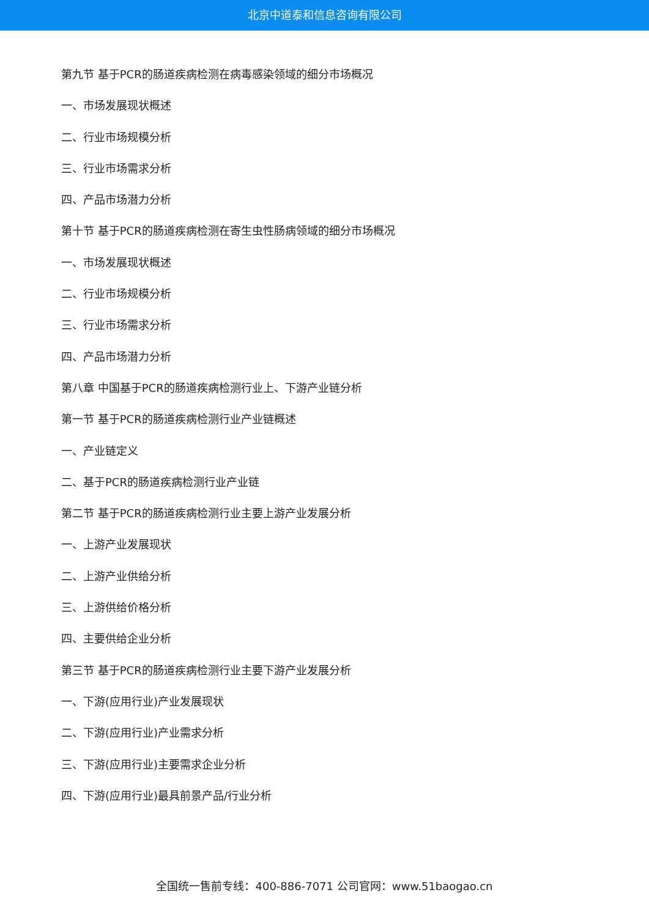北京中道泰和信息咨询有限公司
第九节 基于PCR的肠道疾病检测在病毒感染领域的细分市场概况
一、市场发展现状概述
二、行业市场规模分析
三、行业市场需求分析
四、产品市场潜力分析
第十节 基于PCR的肠道疾病检测在寄生虫性肠病领域的细分市场概况
一、市场发展现状概述
二、行业市场规模分析
三、行业市场需求分析
四、产品市场潜力分析
第八章 中国基于PCR的肠道疾病检测行业上、下游产业链分析
第一节 基于PCR的肠道疾病检测行业产业链概述
一、产业链定义
二、基于PCR的肠道疾病检测行业产业链
第二节 基于PCR的肠道疾病检测行业主要上游产业发展分析
一、上游产业发展现状
二、上游产业供给分析
三、上游供给价格分析
四、主要供给企业分析
第三节 基于PCR的肠道疾病检测行业主要下游产业发展分析
一、下游(应用行业)产业发展现状
二、下游(应用行业)产业需求分析
三、下游(应用行业)主要需求企业分析
四、下游(应用行业)最具前景产品/行业分析
全国统一售前专线：400-886-7071 公司官网：www.51baogao.cn